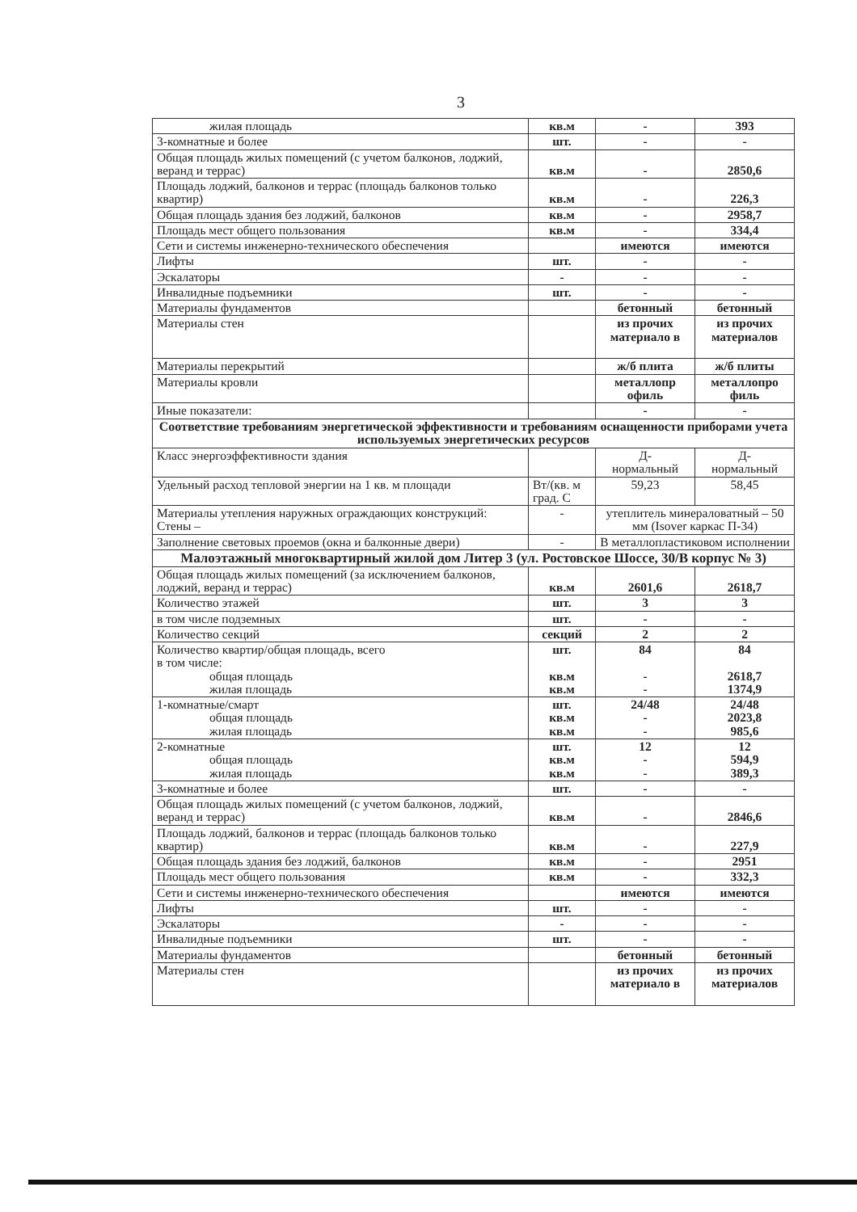3
| жилая площадь | кв.м | - | 393 |
| 3-комнатные и более | шт. | - | - |
| Общая площадь жилых помещений (с учетом балконов, лоджий, веранд и террас) | кв.м | - | 2850,6 |
| Площадь лоджий, балконов и террас (площадь балконов только квартир) | кв.м | - | 226,3 |
| Общая площадь здания без лоджий, балконов | кв.м | - | 2958,7 |
| Площадь мест общего пользования | кв.м | - | 334,4 |
| Сети и системы инженерно-технического обеспечения | | имеются | имеются |
| Лифты | шт. | - | - |
| Эскалаторы | - | - | - |
| Инвалидные подъемники | шт. | - | - |
| Материалы фундаментов | | бетонный | бетонный |
| Материалы стен | | из прочих материало в | из прочих материалов |
| Материалы перекрытий | | ж/б плита | ж/б плиты |
| Материалы кровли | | металлопр офиль | металлопро филь |
| Иные показатели: | | - | - |
| Соответствие требованиям энергетической эффективности и требованиям оснащенности приборами учета используемых энергетических ресурсов | | | |
| Класс энергоэффективности здания | | Д- нормальный | Д- нормальный |
| Удельный расход тепловой энергии на 1 кв. м площади | Вт/(кв. м град. С | 59,23 | 58,45 |
| Материалы утепления наружных ограждающих конструкций: Стены – | - | утеплитель минераловатный – 50 мм (Isover каркас П-34) | |
| Заполнение световых проемов (окна и балконные двери) | - | В металлопластиковом исполнении | |
| Малоэтажный многоквартирный жилой дом Литер 3 (ул. Ростовское Шоссе, 30/В корпус № 3) | | | |
| Общая площадь жилых помещений (за исключением балконов, лоджий, веранд и террас) | кв.м | 2601,6 | 2618,7 |
| Количество этажей | шт. | 3 | 3 |
| в том числе подземных | шт. | - | - |
| Количество секций | секций | 2 | 2 |
| Количество квартир/общая площадь, всего в том числе: общая площадь жилая площадь | шт. кв.м кв.м | 84 - - | 84 2618,7 1374,9 |
| 1-комнатные/смарт общая площадь жилая площадь | шт. кв.м кв.м | 24/48 - - | 24/48 2023,8 985,6 |
| 2-комнатные общая площадь жилая площадь | шт. кв.м кв.м | 12 - - | 12 594,9 389,3 |
| 3-комнатные и более | шт. | - | - |
| Общая площадь жилых помещений (с учетом балконов, лоджий, веранд и террас) | кв.м | - | 2846,6 |
| Площадь лоджий, балконов и террас (площадь балконов только квартир) | кв.м | - | 227,9 |
| Общая площадь здания без лоджий, балконов | кв.м | - | 2951 |
| Площадь мест общего пользования | кв.м | - | 332,3 |
| Сети и системы инженерно-технического обеспечения | | имеются | имеются |
| Лифты | шт. | - | - |
| Эскалаторы | - | - | - |
| Инвалидные подъемники | шт. | - | - |
| Материалы фундаментов | | бетонный | бетонный |
| Материалы стен | | из прочих материало в | из прочих материалов |